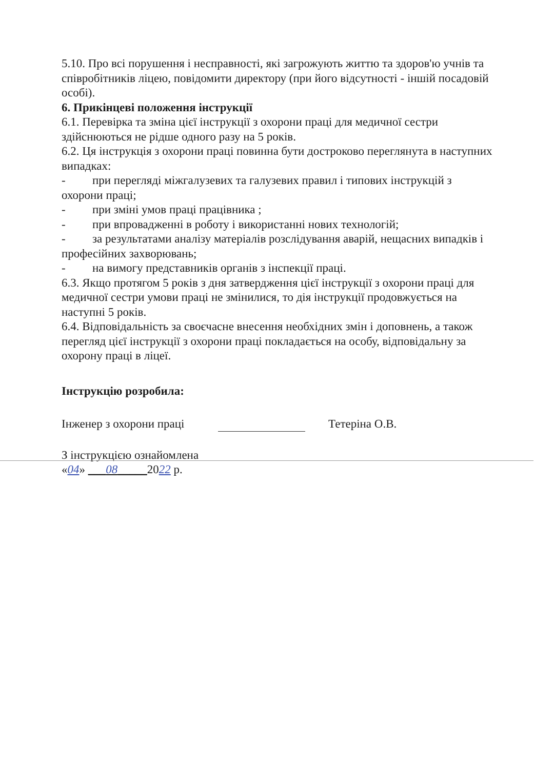5.10. Про всі порушення і несправності, які загрожують життю та здоров'ю учнів та співробітників ліцею, повідомити директору (при його відсутності - іншій посадовій особі).
6. Прикінцеві положення інструкції
6.1. Перевірка та зміна цієї інструкції з охорони праці для медичної сестри здійснюються не рідше одного разу на 5 років.
6.2. Ця інструкція з охорони праці повинна бути достроково переглянута в наступних випадках:
- при перегляді міжгалузевих та галузевих правил і типових інструкцій з охорони праці;
- при зміні умов праці працівника ;
- при впровадженні в роботу і використанні нових технологій;
- за результатами аналізу матеріалів розслідування аварій, нещасних випадків і професійних захворювань;
- на вимогу представників органів з інспекції праці.
6.3. Якщо протягом 5 років з дня затвердження цієї інструкції з охорони праці для медичної сестри умови праці не змінилися, то дія інструкції продовжується на наступні 5 років.
6.4. Відповідальність за своєчасне внесення необхідних змін і доповнень, а також перегляд цієї інструкції з охорони праці покладається на особу, відповідальну за охорону праці в ліцеї.
Інструкцію розробила:
Інженер з охорони праці Тетеріна О.В.
З інструкцією ознайомлена
«04» ___08_____2022 р.